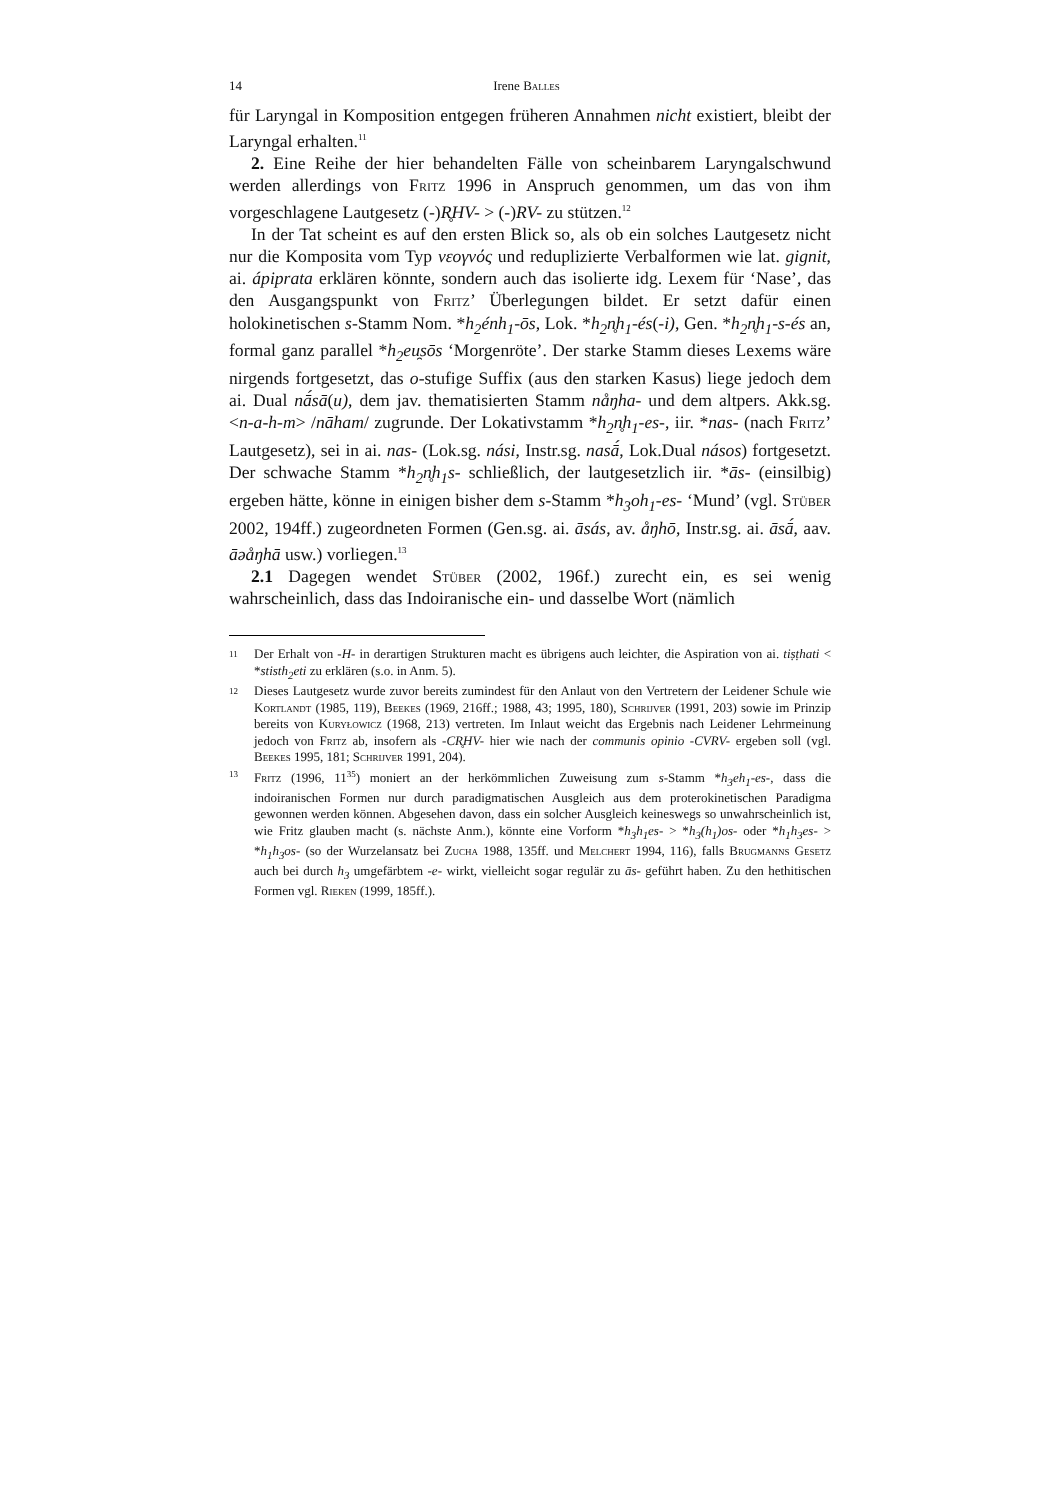14 Irene Balles
für Laryngal in Komposition entgegen früheren Annahmen nicht existiert, bleibt der Laryngal erhalten.<sup>11</sup>
2. Eine Reihe der hier behandelten Fälle von scheinbarem Laryngalschwund werden allerdings von Fritz 1996 in Anspruch genommen, um das von ihm vorgeschlagene Lautgesetz (-)R̥HV- > (-)RV- zu stützen.<sup>12</sup>
In der Tat scheint es auf den ersten Blick so, als ob ein solches Lautgesetz nicht nur die Komposita vom Typ νεογνός und reduplizierte Verbalformen wie lat. gignit, ai. ápiprata erklären könnte, sondern auch das isolierte idg. Lexem für ‘Nase’, das den Ausgangspunkt von Fritz’ Überlegungen bildet. Er setzt dafür einen holokinetischen s-Stamm Nom. *h<sub>2</sub>énh<sub>1</sub>-ōs, Lok. *h<sub>2</sub>n̥h<sub>1</sub>-és(-i), Gen. *h<sub>2</sub>n̥h<sub>1</sub>-s-és an, formal ganz parallel *h<sub>2</sub>eu̯sōs ‘Morgenröte’. Der starke Stamm dieses Lexems wäre nirgends fortgesetzt, das o-stufige Suffix (aus den starken Kasus) liege jedoch dem ai. Dual nā́sā(u), dem jav. thematisierten Stamm nåŋha- und dem altpers. Akk.sg. <n-a-h-m> /nāham/ zugrunde. Der Lokativstamm *h<sub>2</sub>n̥h<sub>1</sub>-es-, iir. *nas- (nach Fritz’ Lautgesetz), sei in ai. nas- (Lok.sg. nási, Instr.sg. nasā́, Lok.Dual násos) fortgesetzt. Der schwache Stamm *h<sub>2</sub>n̥h<sub>1</sub>s- schließlich, der lautgesetzlich iir. *ās- (einsilbig) ergeben hätte, könne in einigen bisher dem s-Stamm *h<sub>3</sub>oh<sub>1</sub>-es- ‘Mund’ (vgl. Stüber 2002, 194ff.) zugeordneten Formen (Gen.sg. ai. āsás, av. åŋhō, Instr.sg. ai. āsā́, aav. āәåŋhā usw.) vorliegen.<sup>13</sup>
2.1 Dagegen wendet Stüber (2002, 196f.) zurecht ein, es sei wenig wahrscheinlich, dass das Indoiranische ein- und dasselbe Wort (nämlich
11 Der Erhalt von -H- in derartigen Strukturen macht es übrigens auch leichter, die Aspiration von ai. tiṣṭhati < *stisth<sub>2</sub>eti zu erklären (s.o. in Anm. 5).
12 Dieses Lautgesetz wurde zuvor bereits zumindest für den Anlaut von den Vertretern der Leidener Schule wie Kortlandt (1985, 119), Beekes (1969, 216ff.; 1988, 43; 1995, 180), Schrijver (1991, 203) sowie im Prinzip bereits von Kuryłowicz (1968, 213) vertreten. Im Inlaut weicht das Ergebnis nach Leidener Lehrmeinung jedoch von Fritz ab, insofern als -CR̥HV- hier wie nach der communis opinio -CVRV- ergeben soll (vgl. Beekes 1995, 181; Schrijver 1991, 204).
13 Fritz (1996, 11<sup>35</sup>) moniert an der herkömmlichen Zuweisung zum s-Stamm *h<sub>3</sub>eh<sub>1</sub>-es-, dass die indoiranischen Formen nur durch paradigmatischen Ausgleich aus dem proterokinetischen Paradigma gewonnen werden können. Abgesehen davon, dass ein solcher Ausgleich keineswegs so unwahrscheinlich ist, wie Fritz glauben macht (s. nächste Anm.), könnte eine Vorform *h<sub>3</sub>h<sub>1</sub>es- > *h<sub>3</sub>(h<sub>1</sub>)os- oder *h<sub>1</sub>h<sub>3</sub>es- > *h<sub>1</sub>h<sub>3</sub>os- (so der Wurzelansatz bei Zucha 1988, 135ff. und Melchert 1994, 116), falls Brugmanns Gesetz auch bei durch h<sub>3</sub> umgefärbtem -e- wirkt, vielleicht sogar regulär zu ās- geführt haben. Zu den hethitischen Formen vgl. Rieken (1999, 185ff.).